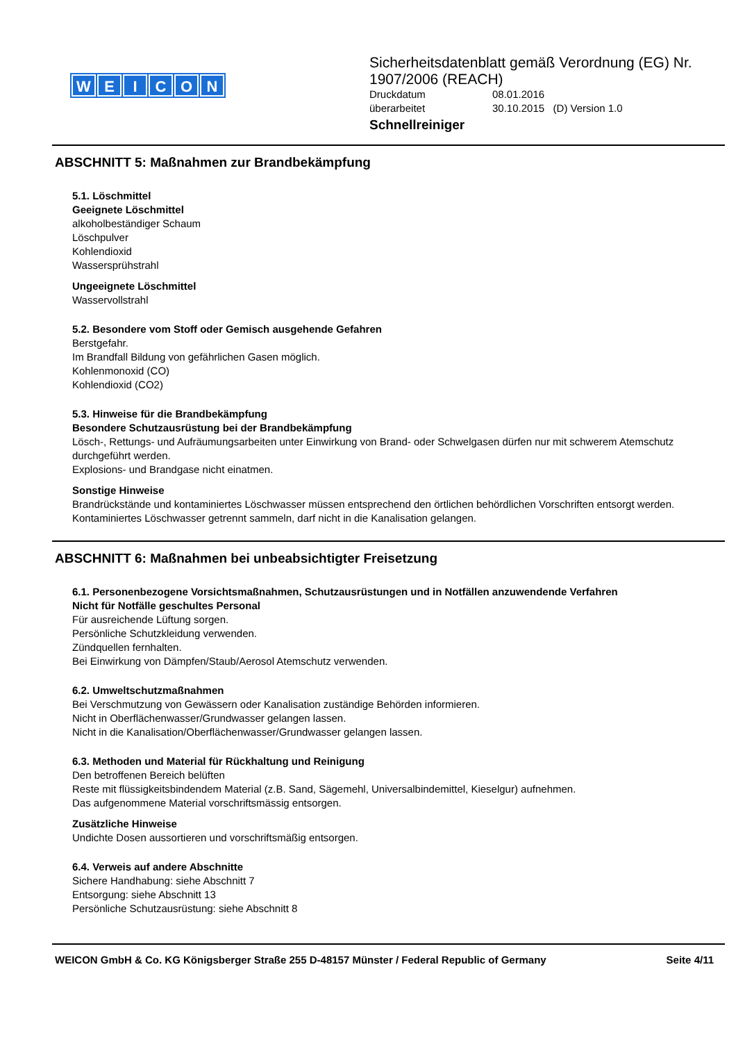WEICON
Sicherheitsdatenblatt gemäß Verordnung (EG) Nr.
1907/2006 (REACH)
Druckdatum 08.01.2016
überarbeitet 30.10.2015 (D) Version 1.0
Schnellreiniger
ABSCHNITT 5: Maßnahmen zur Brandbekämpfung
5.1. Löschmittel
Geeignete Löschmittel
alkoholbeständiger Schaum
Löschpulver
Kohlendioxid
Wassersprühstrahl
Ungeeignete Löschmittel
Wasservollstrahl
5.2. Besondere vom Stoff oder Gemisch ausgehende Gefahren
Berstgefahr.
Im Brandfall Bildung von gefährlichen Gasen möglich.
Kohlenmonoxid (CO)
Kohlendioxid (CO2)
5.3. Hinweise für die Brandbekämpfung
Besondere Schutzausrüstung bei der Brandbekämpfung
Lösch-, Rettungs- und Aufräumungsarbeiten unter Einwirkung von Brand- oder Schwelgasen dürfen nur mit schwerem Atemschutz durchgeführt werden.
Explosions- und Brandgase nicht einatmen.
Sonstige Hinweise
Brandrückstände und kontaminiertes Löschwasser müssen entsprechend den örtlichen behördlichen Vorschriften entsorgt werden.
Kontaminiertes Löschwasser getrennt sammeln, darf nicht in die Kanalisation gelangen.
ABSCHNITT 6: Maßnahmen bei unbeabsichtigter Freisetzung
6.1. Personenbezogene Vorsichtsmaßnahmen, Schutzausrüstungen und in Notfällen anzuwendende Verfahren
Nicht für Notfälle geschultes Personal
Für ausreichende Lüftung sorgen.
Persönliche Schutzkleidung verwenden.
Zündquellen fernhalten.
Bei Einwirkung von Dämpfen/Staub/Aerosol Atemschutz verwenden.
6.2. Umweltschutzmaßnahmen
Bei Verschmutzung von Gewässern oder Kanalisation zuständige Behörden informieren.
Nicht in Oberflächenwasser/Grundwasser gelangen lassen.
Nicht in die Kanalisation/Oberflächenwasser/Grundwasser gelangen lassen.
6.3. Methoden und Material für Rückhaltung und Reinigung
Den betroffenen Bereich belüften
Reste mit flüssigkeitsbindendem Material (z.B. Sand, Sägemehl, Universalbindemittel, Kieselgur) aufnehmen.
Das aufgenommene Material vorschriftsmässig entsorgen.
Zusätzliche Hinweise
Undichte Dosen aussortieren und vorschriftsmäßig entsorgen.
6.4. Verweis auf andere Abschnitte
Sichere Handhabung: siehe Abschnitt 7
Entsorgung: siehe Abschnitt 13
Persönliche Schutzausrüstung: siehe Abschnitt 8
WEICON GmbH & Co. KG Königsberger Straße 255 D-48157 Münster / Federal Republic of Germany Seite 4/11